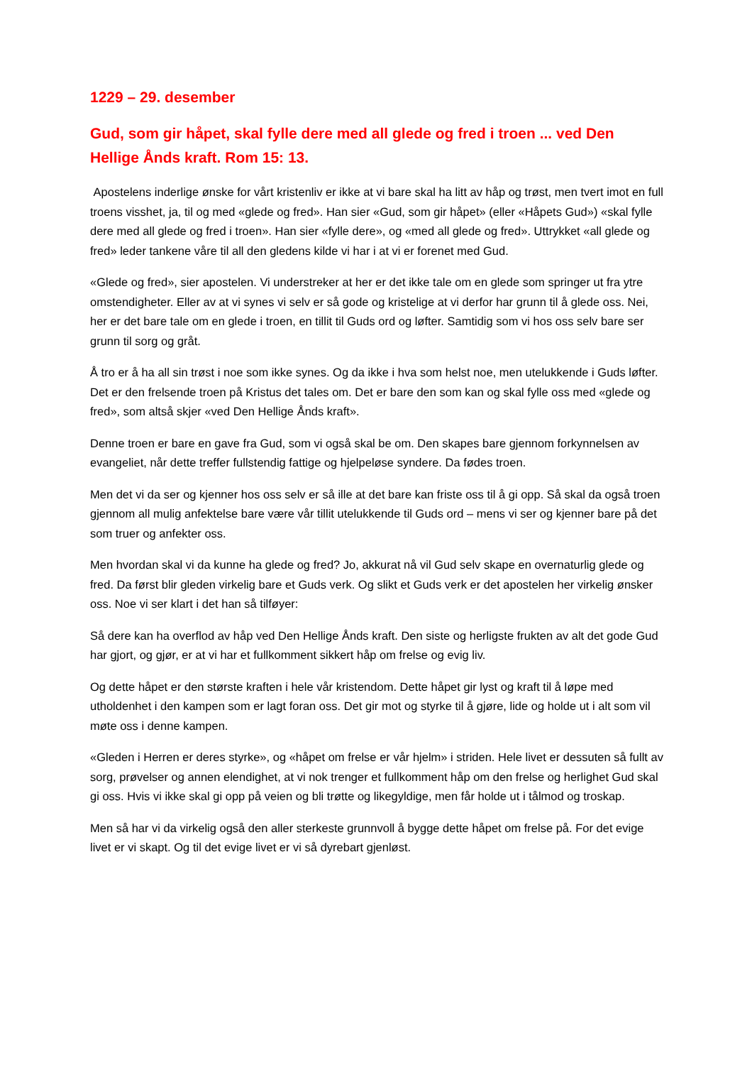1229 – 29. desember
Gud, som gir håpet, skal fylle dere med all glede og fred i troen ... ved Den Hellige Ånds kraft. Rom 15: 13.
Apostelens inderlige ønske for vårt kristenliv er ikke at vi bare skal ha litt av håp og trøst, men tvert imot en full troens visshet, ja, til og med «glede og fred». Han sier «Gud, som gir håpet» (eller «Håpets Gud») «skal fylle dere med all glede og fred i troen». Han sier «fylle dere», og «med all glede og fred». Uttrykket «all glede og fred» leder tankene våre til all den gledens kilde vi har i at vi er forenet med Gud.
«Glede og fred», sier apostelen. Vi understreker at her er det ikke tale om en glede som springer ut fra ytre omstendigheter. Eller av at vi synes vi selv er så gode og kristelige at vi derfor har grunn til å glede oss. Nei, her er det bare tale om en glede i troen, en tillit til Guds ord og løfter. Samtidig som vi hos oss selv bare ser grunn til sorg og gråt.
Å tro er å ha all sin trøst i noe som ikke synes. Og da ikke i hva som helst noe, men utelukkende i Guds løfter. Det er den frelsende troen på Kristus det tales om. Det er bare den som kan og skal fylle oss med «glede og fred», som altså skjer «ved Den Hellige Ånds kraft».
Denne troen er bare en gave fra Gud, som vi også skal be om. Den skapes bare gjennom forkynnelsen av evangeliet, når dette treffer fullstendig fattige og hjelpeløse syndere. Da fødes troen.
Men det vi da ser og kjenner hos oss selv er så ille at det bare kan friste oss til å gi opp. Så skal da også troen gjennom all mulig anfektelse bare være vår tillit utelukkende til Guds ord – mens vi ser og kjenner bare på det som truer og anfekter oss.
Men hvordan skal vi da kunne ha glede og fred? Jo, akkurat nå vil Gud selv skape en overnaturlig glede og fred. Da først blir gleden virkelig bare et Guds verk. Og slikt et Guds verk er det apostelen her virkelig ønsker oss. Noe vi ser klart i det han så tilføyer:
Så dere kan ha overflod av håp ved Den Hellige Ånds kraft. Den siste og herligste frukten av alt det gode Gud har gjort, og gjør, er at vi har et fullkomment sikkert håp om frelse og evig liv.
Og dette håpet er den største kraften i hele vår kristendom. Dette håpet gir lyst og kraft til å løpe med utholdenhet i den kampen som er lagt foran oss. Det gir mot og styrke til å gjøre, lide og holde ut i alt som vil møte oss i denne kampen.
«Gleden i Herren er deres styrke», og «håpet om frelse er vår hjelm» i striden. Hele livet er dessuten så fullt av sorg, prøvelser og annen elendighet, at vi nok trenger et fullkomment håp om den frelse og herlighet Gud skal gi oss. Hvis vi ikke skal gi opp på veien og bli trøtte og likegyldige, men får holde ut i tålmod og troskap.
Men så har vi da virkelig også den aller sterkeste grunnvoll å bygge dette håpet om frelse på. For det evige livet er vi skapt. Og til det evige livet er vi så dyrebart gjenløst.